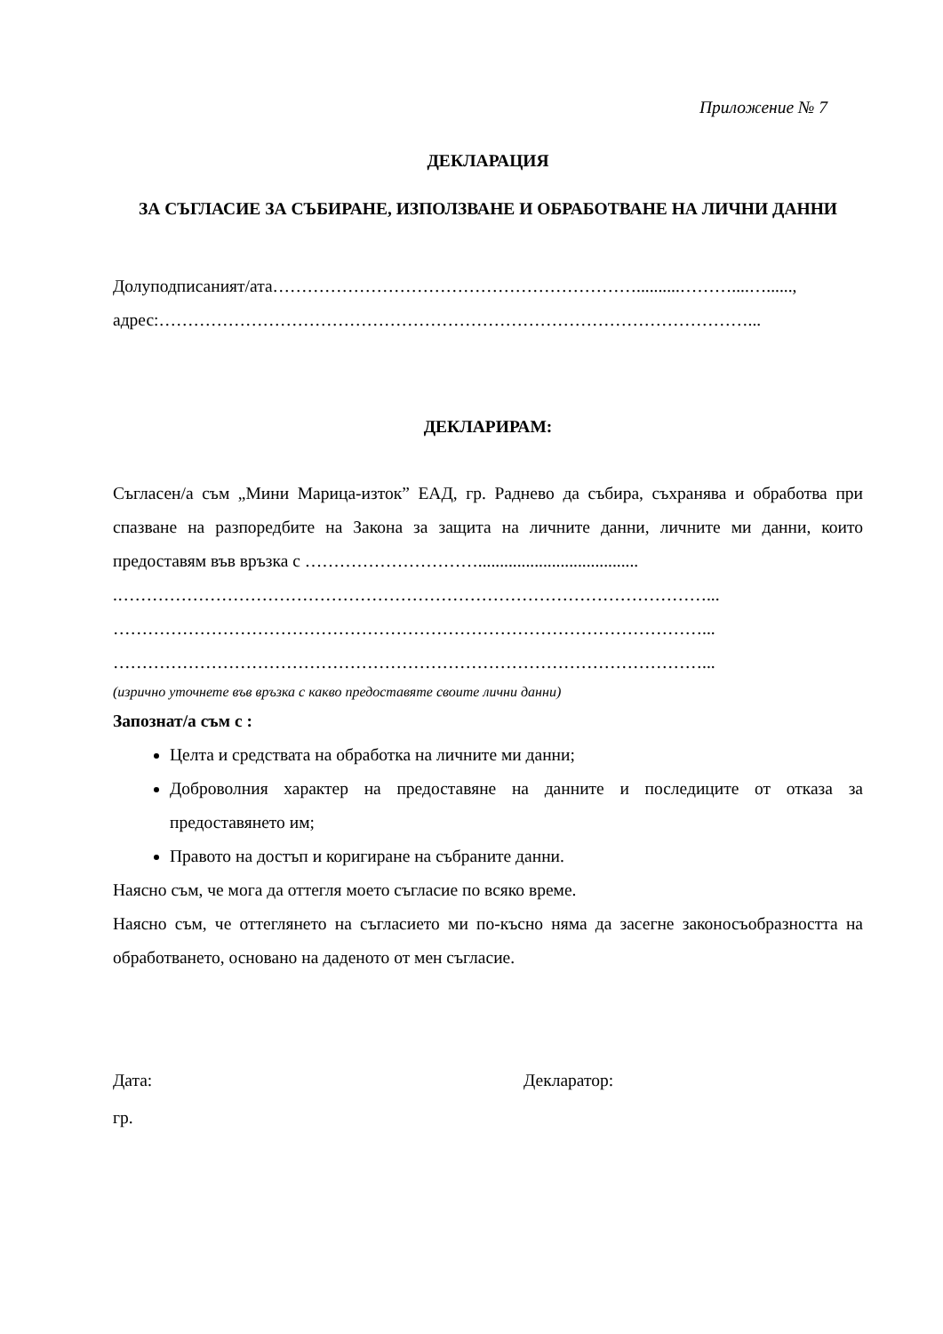Приложение № 7
ДЕКЛАРАЦИЯ
ЗА СЪГЛАСИЕ ЗА СЪБИРАНЕ, ИЗПОЛЗВАНЕ И ОБРАБОТВАНЕ НА ЛИЧНИ ДАННИ
Долуподписаният/ата………………………………………………………..........………....…......,
адрес:…………………………………………………………………………………………...
ДЕКЛАРИРАМ:
Съгласен/а съм „Мини Марица-изток” ЕАД, гр. Раднево да събира, съхранява и обработва при спазване на разпоредбите на Закона за защита на личните данни, личните ми данни, които предоставям във връзка с ………………………….....................................
.…………………………………………………………………………………………...
…………………………………………………………………………………………...
…………………………………………………………………………………………...
(изрично уточнете във връзка с какво предоставяте своите лични данни)
Запознат/а съм с :
Целта и средствата на обработка на личните ми данни;
Доброволния характер на предоставяне на данните и последиците от отказа за предоставянето им;
Правото на достъп и коригиране на събраните данни.
Наясно съм, че мога да оттегля моето съгласие по всяко време.
Наясно съм, че оттеглянето на съгласието ми по-късно няма да засегне законосъобразността на обработването, основано на даденото от мен съгласие.
Дата: Декларатор:
гр.